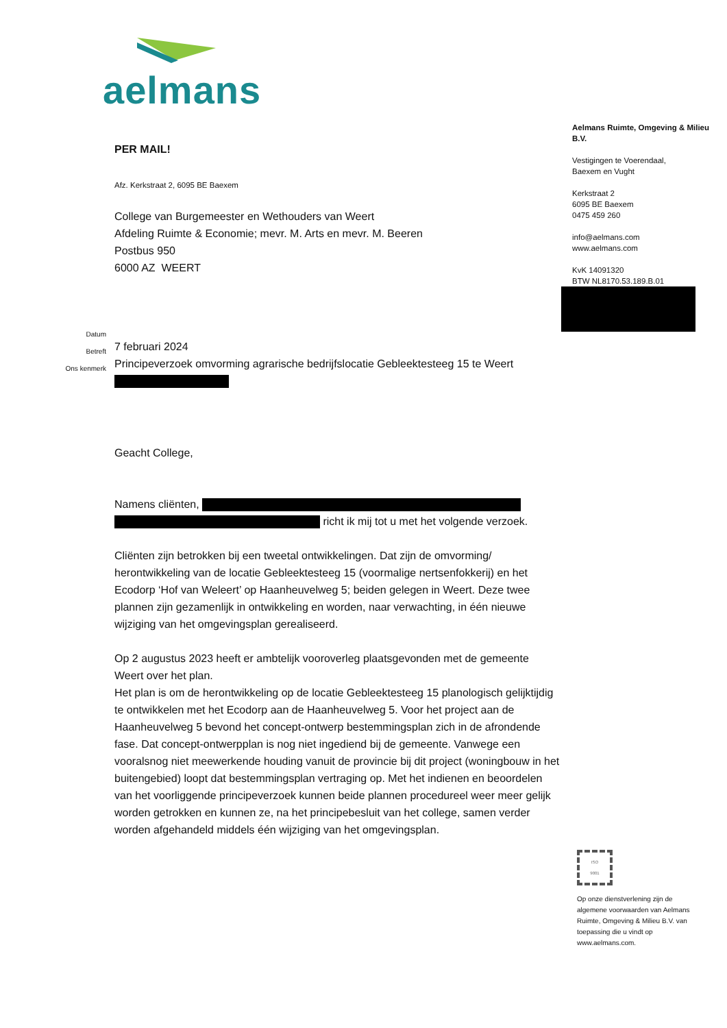aelmans
Aelmans Ruimte, Omgeving & Milieu B.V.
Vestigingen te Voerendaal,
Baexem en Vught
Kerkstraat 2
6095 BE Baexem
0475 459 260
info@aelmans.com
www.aelmans.com
KvK 14091320
BTW NL8170.53.189.B.01
PER MAIL!
Afz. Kerkstraat 2, 6095 BE Baexem
College van Burgemeester en Wethouders van Weert
Afdeling Ruimte & Economie; mevr. M. Arts en mevr. M. Beeren
Postbus 950
6000 AZ WEERT
7 februari 2024
Principeverzoek omvorming agrarische bedrijfslocatie Gebleektesteeg 15 te Weert
Geacht College,
Namens cliënten,
richt ik mij tot u met het volgende verzoek.
Cliënten zijn betrokken bij een tweetal ontwikkelingen. Dat zijn de omvorming/ herontwikkeling van de locatie Gebleektesteeg 15 (voormalige nertsenfokkerij) en het Ecodorp ‘Hof van Weleert’ op Haanheuvelweg 5; beiden gelegen in Weert. Deze twee plannen zijn gezamenlijk in ontwikkeling en worden, naar verwachting, in één nieuwe wijziging van het omgevingsplan gerealiseerd.
Op 2 augustus 2023 heeft er ambtelijk vooroverleg plaatsgevonden met de gemeente Weert over het plan.
Het plan is om de herontwikkeling op de locatie Gebleektesteeg 15 planologisch gelijktijdig te ontwikkelen met het Ecodorp aan de Haanheuvelweg 5. Voor het project aan de Haanheuvelweg 5 bevond het concept-ontwerp bestemmingsplan zich in de afrondende fase. Dat concept-ontwerpplan is nog niet ingediend bij de gemeente. Vanwege een vooralsnog niet meewerkende houding vanuit de provincie bij dit project (woningbouw in het buitengebied) loopt dat bestemmingsplan vertraging op. Met het indienen en beoordelen van het voorliggende principeverzoek kunnen beide plannen procedureel weer meer gelijk worden getrokken en kunnen ze, na het principebesluit van het college, samen verder worden afgehandeld middels één wijziging van het omgevingsplan.
Datum
Betreft
Ons kenmerk
ISO
9001
Op onze dienstverlening zijn de algemene voorwaarden van Aelmans Ruimte, Omgeving & Milieu B.V. van toepassing die u vindt op www.aelmans.com.